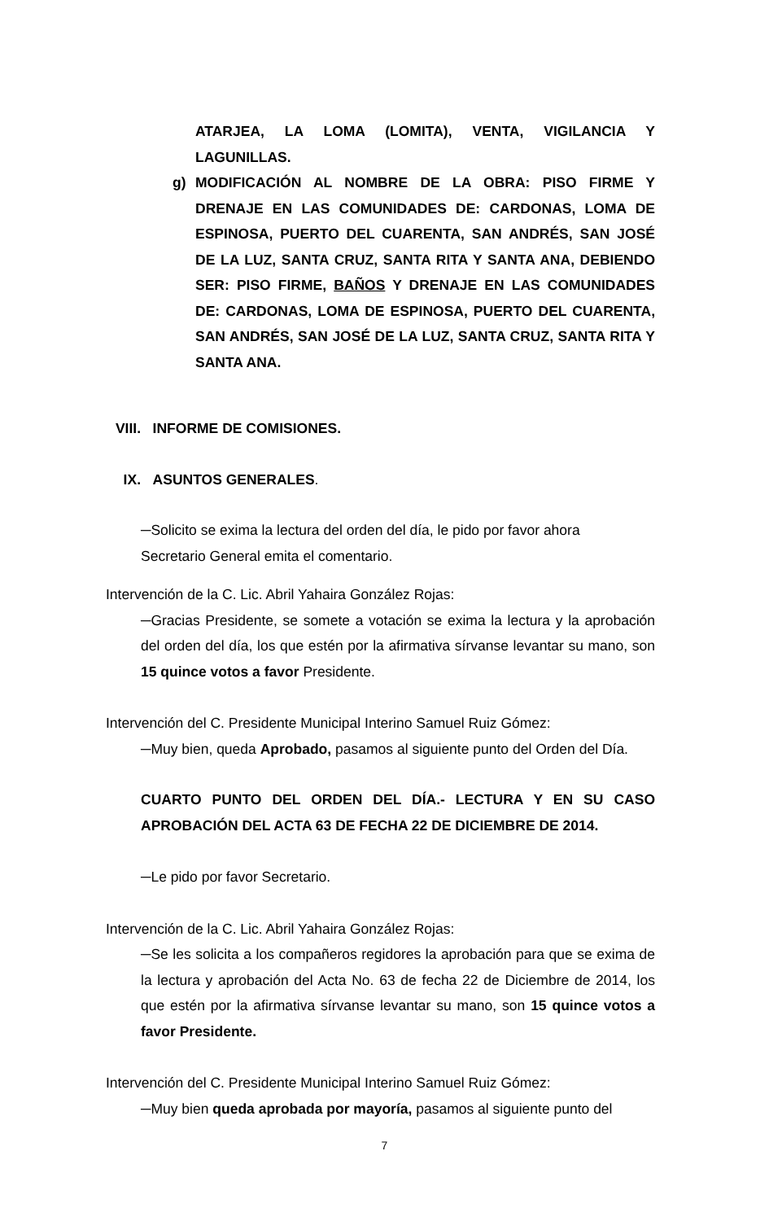ATARJEA, LA LOMA (LOMITA), VENTA, VIGILANCIA Y LAGUNILLAS.
g) MODIFICACIÓN AL NOMBRE DE LA OBRA: PISO FIRME Y DRENAJE EN LAS COMUNIDADES DE: CARDONAS, LOMA DE ESPINOSA, PUERTO DEL CUARENTA, SAN ANDRÉS, SAN JOSÉ DE LA LUZ, SANTA CRUZ, SANTA RITA Y SANTA ANA, DEBIENDO SER: PISO FIRME, BAÑOS Y DRENAJE EN LAS COMUNIDADES DE: CARDONAS, LOMA DE ESPINOSA, PUERTO DEL CUARENTA, SAN ANDRÉS, SAN JOSÉ DE LA LUZ, SANTA CRUZ, SANTA RITA Y SANTA ANA.
VIII. INFORME DE COMISIONES.
IX. ASUNTOS GENERALES.
─Solicito se exima la lectura del orden del día, le pido por favor ahora
Secretario General emita el comentario.
Intervención de la C. Lic. Abril Yahaira González Rojas:
─Gracias Presidente, se somete a votación se exima la lectura y la aprobación del orden del día, los que estén por la afirmativa sírvanse levantar su mano, son 15 quince votos a favor Presidente.
Intervención del C. Presidente Municipal Interino Samuel Ruiz Gómez:
─Muy bien, queda Aprobado, pasamos al siguiente punto del Orden del Día.
CUARTO PUNTO DEL ORDEN DEL DÍA.- LECTURA Y EN SU CASO APROBACIÓN DEL ACTA 63 DE FECHA 22 DE DICIEMBRE DE 2014.
─Le pido por favor Secretario.
Intervención de la C. Lic. Abril Yahaira González Rojas:
─Se les solicita a los compañeros regidores la aprobación para que se exima de la lectura y aprobación del Acta No. 63 de fecha 22 de Diciembre de 2014, los que estén por la afirmativa sírvanse levantar su mano, son 15 quince votos a favor Presidente.
Intervención del C. Presidente Municipal Interino Samuel Ruiz Gómez:
─Muy bien queda aprobada por mayoría, pasamos al siguiente punto del
7